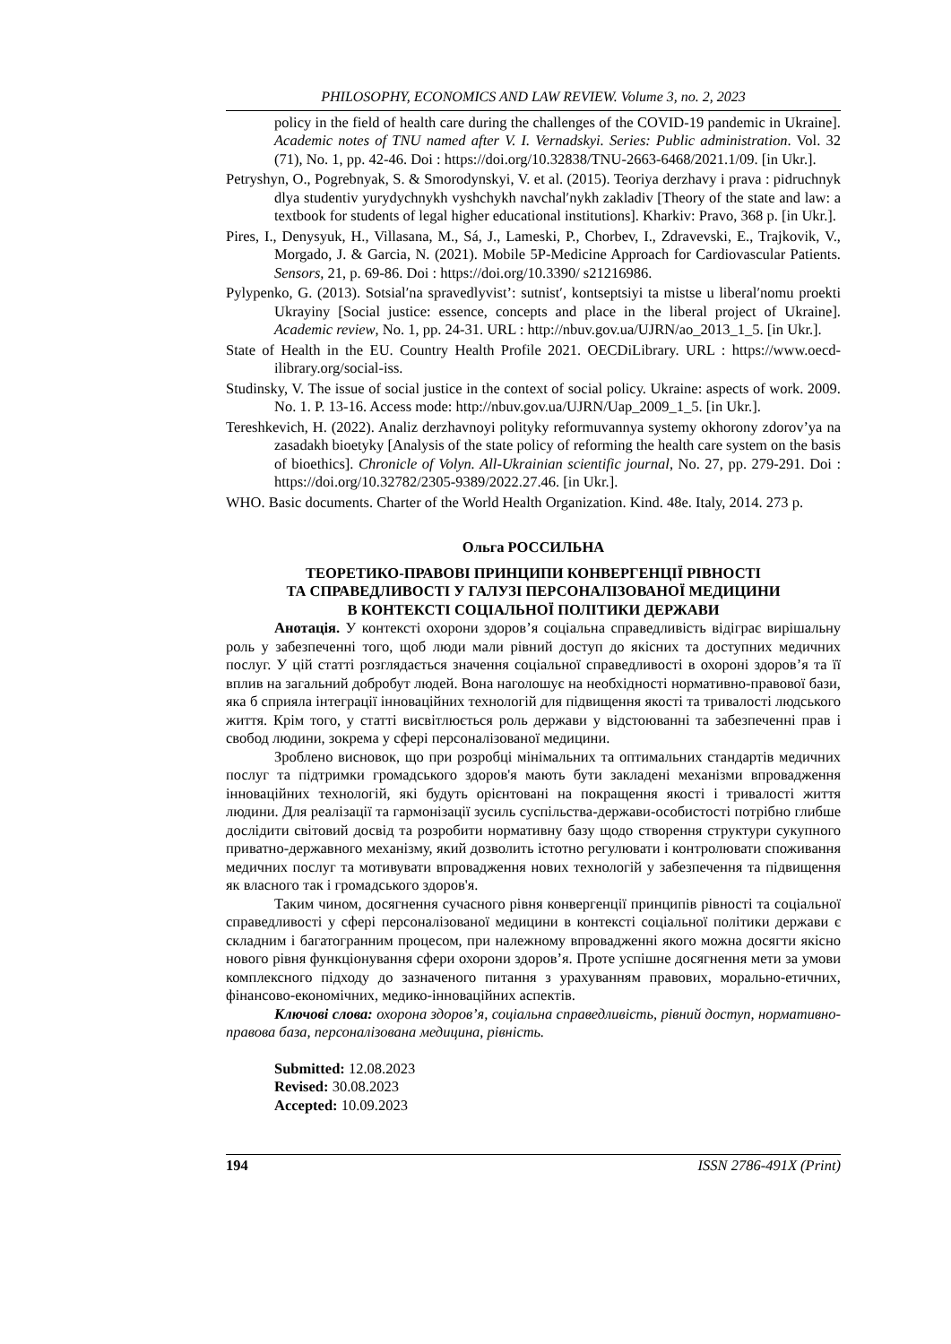PHILOSOPHY, ECONOMICS AND LAW REVIEW. Volume 3, no. 2, 2023
policy in the field of health care during the challenges of the COVID-19 pandemic in Ukraine]. Academic notes of TNU named after V. I. Vernadskyi. Series: Public administration. Vol. 32 (71), No. 1, pp. 42-46. Doi : https://doi.org/10.32838/TNU-2663-6468/2021.1/09. [in Ukr.].
Petryshyn, O., Pogrebnyak, S. & Smorodynskyi, V. et al. (2015). Teoriya derzhavy i prava : pidruchnyk dlya studentiv yurydychnykh vyshchykh navchalʹnykh zakladiv [Theory of the state and law: a textbook for students of legal higher educational institutions]. Kharkiv: Pravo, 368 p. [in Ukr.].
Pires, I., Denysyuk, H., Villasana, M., Sá, J., Lameski, P., Chorbev, I., Zdravevski, E., Trajkovik, V., Morgado, J. & Garcia, N. (2021). Mobile 5P-Medicine Approach for Cardiovascular Patients. Sensors, 21, p. 69-86. Doi : https://doi.org/10.3390/ s21216986.
Pylypenko, G. (2013). Sotsialʹna spravedlyvist’: sutnistʹ, kontseptsiyi ta mistse u liberalʹnomu proekti Ukrayiny [Social justice: essence, concepts and place in the liberal project of Ukraine]. Academic review, No. 1, pp. 24-31. URL : http://nbuv.gov.ua/UJRN/ao_2013_1_5. [in Ukr.].
State of Health in the EU. Country Health Profile 2021. OECDiLibrary. URL : https://www.oecd-ilibrary.org/social-iss.
Studinsky, V. The issue of social justice in the context of social policy. Ukraine: aspects of work. 2009. No. 1. P. 13-16. Access mode: http://nbuv.gov.ua/UJRN/Uap_2009_1_5. [in Ukr.].
Tereshkevich, H. (2022). Analiz derzhavnoyi polityky reformuvannya systemy okhorony zdorov’ya na zasadakh bioetyky [Analysis of the state policy of reforming the health care system on the basis of bioethics]. Chronicle of Volyn. All-Ukrainian scientific journal, No. 27, pp. 279-291. Doi : https://doi.org/10.32782/2305-9389/2022.27.46. [in Ukr.].
WHO. Basic documents. Charter of the World Health Organization. Kind. 48e. Italy, 2014. 273 p.
Ольга РОССИЛЬНА
ТЕОРЕТИКО-ПРАВОВІ ПРИНЦИПИ КОНВЕРГЕНЦІЇ РІВНОСТІ
ТА СПРАВЕДЛИВОСТІ У ГАЛУЗІ ПЕРСОНАЛІЗОВАНОЇ МЕДИЦИНИ
В КОНТЕКСТІ СОЦІАЛЬНОЇ ПОЛІТИКИ ДЕРЖАВИ
Анотація. У контексті охорони здоров’я соціальна справедливість відіграє вирішальну роль у забезпеченні того, щоб люди мали рівний доступ до якісних та доступних медичних послуг. У цій статті розглядається значення соціальної справедливості в охороні здоров’я та її вплив на загальний добробут людей. Вона наголошує на необхідності нормативно-правової бази, яка б сприяла інтеграції інноваційних технологій для підвищення якості та тривалості людського життя. Крім того, у статті висвітлюється роль держави у відстоюванні та забезпеченні прав і свобод людини, зокрема у сфері персоналізованої медицини.
Зроблено висновок, що при розробці мінімальних та оптимальних стандартів медичних послуг та підтримки громадського здоров'я мають бути закладені механізми впровадження інноваційних технологій, які будуть орієнтовані на покращення якості і тривалості життя людини. Для реалізації та гармонізації зусиль суспільства-держави-особистості потрібно глибше дослідити світовий досвід та розробити нормативну базу щодо створення структури сукупного приватно-державного механізму, який дозволить істотно регулювати і контролювати споживання медичних послуг та мотивувати впровадження нових технологій у забезпечення та підвищення як власного так і громадського здоров'я.
Таким чином, досягнення сучасного рівня конвергенції принципів рівності та соціальної справедливості у сфері персоналізованої медицини в контексті соціальної політики держави є складним і багатогранним процесом, при належному впровадженні якого можна досягти якісно нового рівня функціонування сфери охорони здоров’я. Проте успішне досягнення мети за умови комплексного підходу до зазначеного питання з урахуванням правових, морально-етичних, фінансово-економічних, медико-інноваційних аспектів.
Ключові слова: охорона здоров’я, соціальна справедливість, рівний доступ, нормативно-правова база, персоналізована медицина, рівність.
Submitted: 12.08.2023
Revised: 30.08.2023
Accepted: 10.09.2023
194 ISSN 2786-491X (Print)